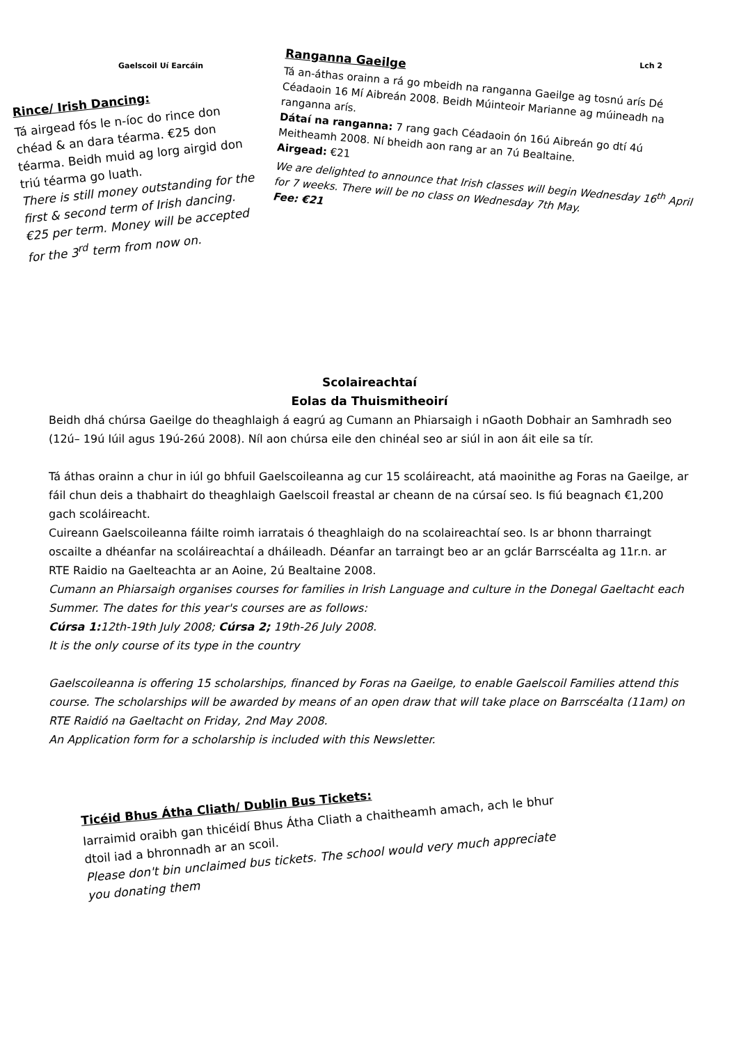Gaelscoil Uí Earcáin Lch 2
Rince/ Irish Dancing:
Tá airgead fós le n-íoc do rince don chéad & an dara téarma. €25 don téarma. Beidh muid ag lorg airgid don triú téarma go luath.
There is still money outstanding for the first & second term of Irish dancing. €25 per term. Money will be accepted for the 3<sup>rd</sup> term from now on.
Ranganna Gaeilge
Tá an-áthas orainn a rá go mbeidh na ranganna Gaeilge ag tosnú arís Dé Céadaoin 16 Mí Aibreán 2008. Beidh Múinteoir Marianne ag múineadh na ranganna arís.
Dátaí na ranganna: 7 rang gach Céadaoin ón 16ú Aibreán go dtí 4ú Meitheamh 2008. Ní bheidh aon rang ar an 7ú Bealtaine.
Airgead: €21
We are delighted to announce that Irish classes will begin Wednesday 16<sup>th</sup> April for 7 weeks. There will be no class on Wednesday 7th May.
Fee: €21
Scolaireachtaí
Eolas da Thuismitheoirí
Beidh dhá chúrsa Gaeilge do theaghlaigh á eagrú ag Cumann an Phiarsaigh i nGaoth Dobhair an Samhradh seo (12ú– 19ú Iúil agus 19ú-26ú 2008). Níl aon chúrsa eile den chinéal seo ar siúl in aon áit eile sa tír.
Tá áthas orainn a chur in iúl go bhfuil Gaelscoileanna ag cur 15 scoláireacht, atá maoinithe ag Foras na Gaeilge, ar fáil chun deis a thabhairt do theaghlaigh Gaelscoil freastal ar cheann de na cúrsaí seo. Is fiú beagnach €1,200 gach scoláireacht.
Cuireann Gaelscoileanna fáilte roimh iarratais ó theaghlaigh do na scolaireachtaí seo. Is ar bhonn tharraingt oscailte a dhéanfar na scoláireachtaí a dháileadh. Déanfar an tarraingt beo ar an gclár Barrscéalta ag 11r.n. ar RTE Raidio na Gaelteachta ar an Aoine, 2ú Bealtaine 2008.
Cumann an Phiarsaigh organises courses for families in Irish Language and culture in the Donegal Gaeltacht each Summer. The dates for this year's courses are as follows:
Cúrsa 1: 12th-19th July 2008; Cúrsa 2; 19th-26 July 2008.
It is the only course of its type in the country
Gaelscoileanna is offering 15 scholarships, financed by Foras na Gaeilge, to enable Gaelscoil Families attend this course. The scholarships will be awarded by means of an open draw that will take place on Barrscéalta (11am) on RTE Raidió na Gaeltacht on Friday, 2nd May 2008.
An Application form for a scholarship is included with this Newsletter.
Ticéid Bhus Átha Cliath/ Dublin Bus Tickets:
Iarraimid oraibh gan thicéidí Bhus Átha Cliath a chaitheamh amach, ach le bhur dtoil iad a bhronnadh ar an scoil.
Please don't bin unclaimed bus tickets. The school would very much appreciate you donating them